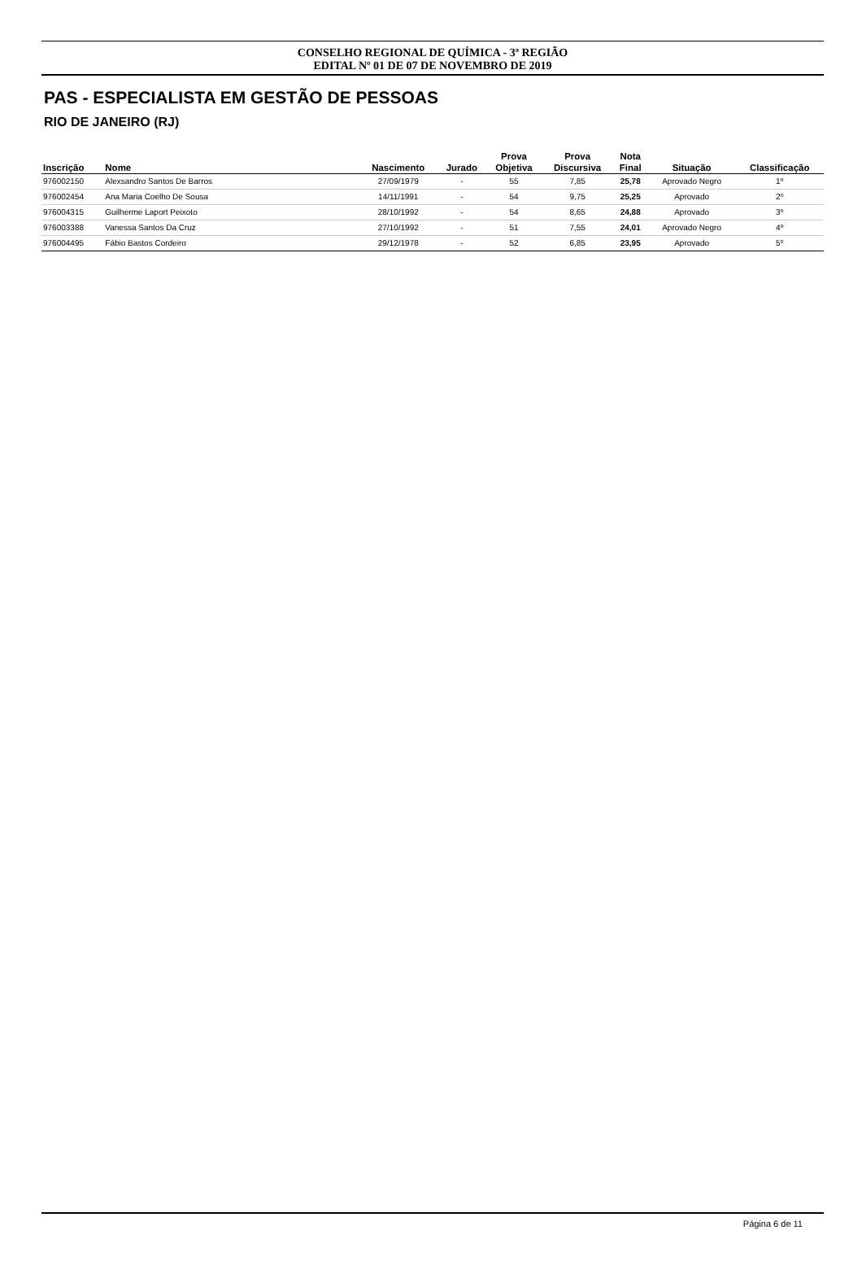CONSELHO REGIONAL DE QUÍMICA - 3ª REGIÃO
EDITAL Nº 01 DE 07 DE NOVEMBRO DE 2019
PAS - ESPECIALISTA EM GESTÃO DE PESSOAS
RIO DE JANEIRO (RJ)
| Inscrição | Nome | Nascimento | Jurado | Prova Objetiva | Prova Discursiva | Nota Final | Situação | Classificação |
| --- | --- | --- | --- | --- | --- | --- | --- | --- |
| 976002150 | Alexsandro Santos De Barros | 27/09/1979 | - | 55 | 7,85 | 25,78 | Aprovado Negro | 1º |
| 976002454 | Ana Maria Coelho De Sousa | 14/11/1991 | - | 54 | 9,75 | 25,25 | Aprovado | 2º |
| 976004315 | Guilherme Laport Peixoto | 28/10/1992 | - | 54 | 8,65 | 24,88 | Aprovado | 3º |
| 976003388 | Vanessa Santos Da Cruz | 27/10/1992 | - | 51 | 7,55 | 24,01 | Aprovado Negro | 4º |
| 976004495 | Fábio Bastos Cordeiro | 29/12/1978 | - | 52 | 6,85 | 23,95 | Aprovado | 5º |
Página 6 de 11